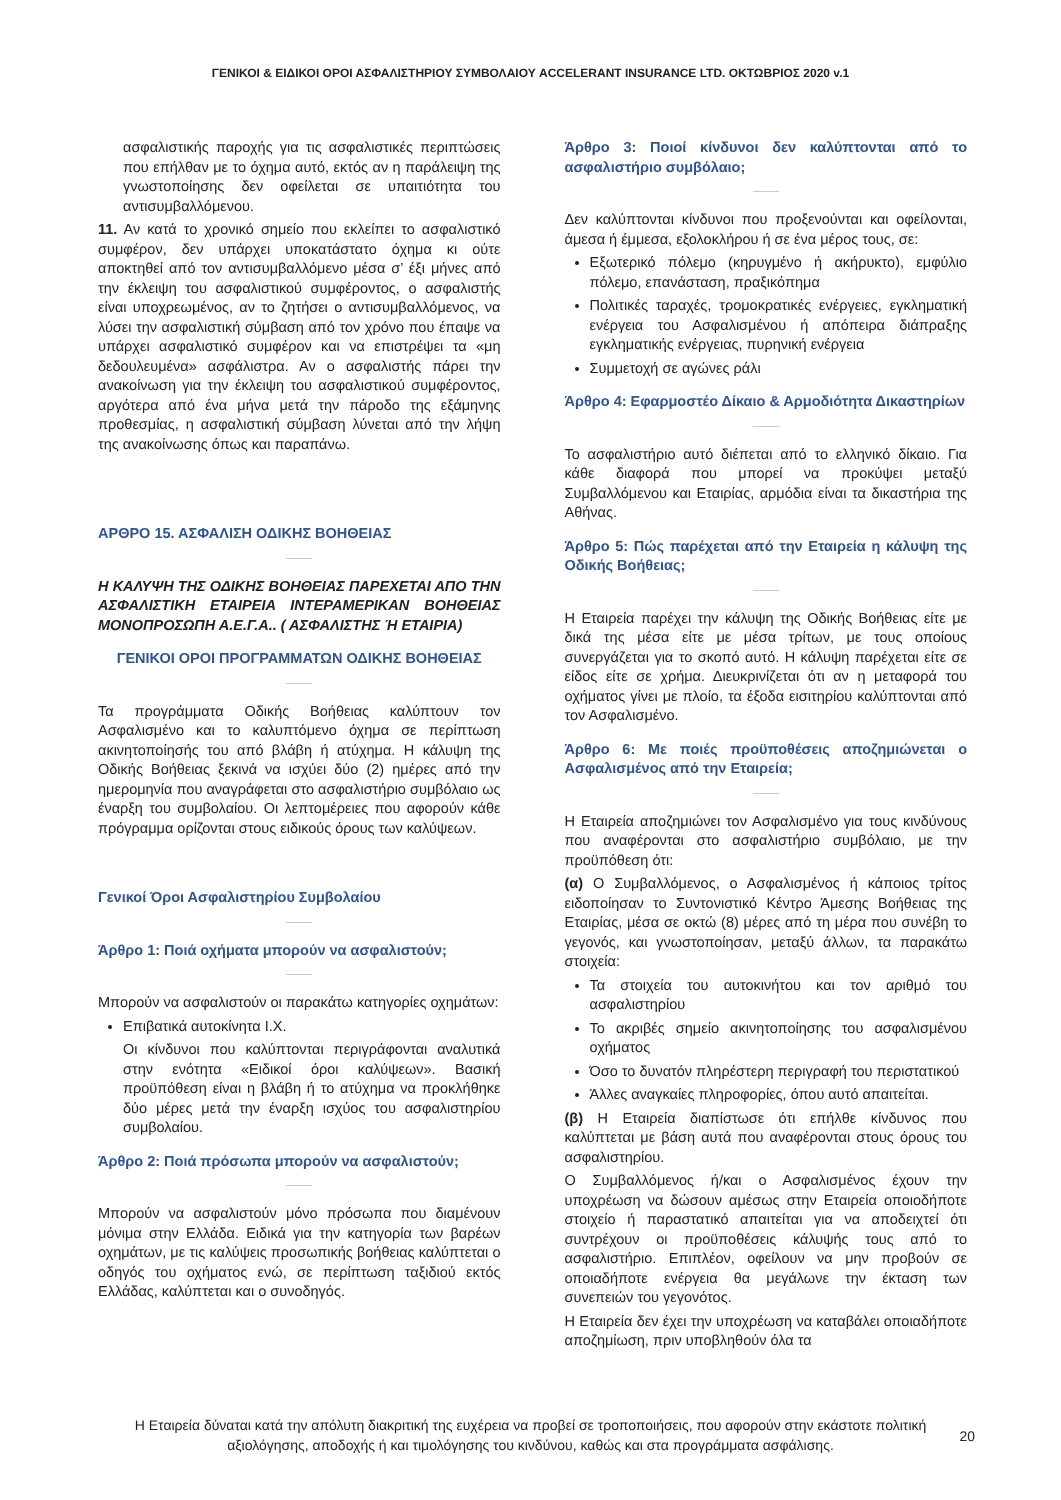ΓΕΝΙΚΟΙ & ΕΙΔΙΚΟΙ ΟΡΟΙ ΑΣΦΑΛΙΣΤΗΡΙΟΥ ΣΥΜΒΟΛΑΙΟΥ ACCELERANT INSURANCE LTD. ΟΚΤΩΒΡΙΟΣ 2020 v.1
ασφαλιστικής παροχής για τις ασφαλιστικές περιπτώσεις που επήλθαν με το όχημα αυτό, εκτός αν η παράλειψη της γνωστοποίησης δεν οφείλεται σε υπαιτιότητα του αντισυμβαλλόμενου.
11. Αν κατά το χρονικό σημείο που εκλείπει το ασφαλιστικό συμφέρον, δεν υπάρχει υποκατάστατο όχημα κι ούτε αποκτηθεί από τον αντισυμβαλλόμενο μέσα σ’ έξι μήνες από την έκλειψη του ασφαλιστικού συμφέροντος, ο ασφαλιστής είναι υποχρεωμένος, αν το ζητήσει ο αντισυμβαλλόμενος, να λύσει την ασφαλιστική σύμβαση από τον χρόνο που έπαψε να υπάρχει ασφαλιστικό συμφέρον και να επιστρέψει τα «μη δεδουλευμένα» ασφάλιστρα. Αν ο ασφαλιστής πάρει την ανακοίνωση για την έκλειψη του ασφαλιστικού συμφέροντος, αργότερα από ένα μήνα μετά την πάροδο της εξάμηνης προθεσμίας, η ασφαλιστική σύμβαση λύνεται από την λήψη της ανακοίνωσης όπως και παραπάνω.
ΑΡΘΡΟ 15. ΑΣΦΑΛΙΣΗ ΟΔΙΚΗΣ ΒΟΗΘΕΙΑΣ
Η ΚΑΛΥΨΗ ΤΗΣ ΟΔΙΚΗΣ ΒΟΗΘΕΙΑΣ ΠΑΡΕΧΕΤΑΙ ΑΠΟ ΤΗΝ ΑΣΦΑΛΙΣΤΙΚΗ ΕΤΑΙΡΕΙΑ ΙΝΤΕΡΑΜΕΡΙΚΑΝ ΒΟΗΘΕΙΑΣ ΜΟΝΟΠΡΟΣΩΠΗ Α.Ε.Γ.Α.. ( ΑΣΦΑΛΙΣΤΗΣ Ή ΕΤΑΙΡΙΑ)
ΓΕΝΙΚΟΙ ΟΡΟΙ ΠΡΟΓΡΑΜΜΑΤΩΝ ΟΔΙΚΗΣ ΒΟΗΘΕΙΑΣ
Τα προγράμματα Οδικής Βοήθειας καλύπτουν τον Ασφαλισμένο και το καλυπτόμενο όχημα σε περίπτωση ακινητοποίησής του από βλάβη ή ατύχημα. Η κάλυψη της Οδικής Βοήθειας ξεκινά να ισχύει δύο (2) ημέρες από την ημερομηνία που αναγράφεται στο ασφαλιστήριο συμβόλαιο ως έναρξη του συμβολαίου. Οι λεπτομέρειες που αφορούν κάθε πρόγραμμα ορίζονται στους ειδικούς όρους των καλύψεων.
Γενικοί Όροι Ασφαλιστηρίου Συμβολαίου
Άρθρο 1: Ποιά οχήματα μπορούν να ασφαλιστούν;
Μπορούν να ασφαλιστούν οι παρακάτω κατηγορίες οχημάτων:
Επιβατικά αυτοκίνητα Ι.Χ.
Οι κίνδυνοι που καλύπτονται περιγράφονται αναλυτικά στην ενότητα «Ειδικοί όροι καλύψεων». Βασική προϋπόθεση είναι η βλάβη ή το ατύχημα να προκλήθηκε δύο μέρες μετά την έναρξη ισχύος του ασφαλιστηρίου συμβολαίου.
Άρθρο 2: Ποιά πρόσωπα μπορούν να ασφαλιστούν;
Μπορούν να ασφαλιστούν μόνο πρόσωπα που διαμένουν μόνιμα στην Ελλάδα. Ειδικά για την κατηγορία των βαρέων οχημάτων, με τις καλύψεις προσωπικής βοήθειας καλύπτεται ο οδηγός του οχήματος ενώ, σε περίπτωση ταξιδιού εκτός Ελλάδας, καλύπτεται και ο συνοδηγός.
Άρθρο 3: Ποιοί κίνδυνοι δεν καλύπτονται από το ασφαλιστήριο συμβόλαιο;
Δεν καλύπτονται κίνδυνοι που προξενούνται και οφείλονται, άμεσα ή έμμεσα, εξολοκλήρου ή σε ένα μέρος τους, σε:
Εξωτερικό πόλεμο (κηρυγμένο ή ακήρυκτο), εμφύλιο πόλεμο, επανάσταση, πραξικόπημα
Πολιτικές ταραχές, τρομοκρατικές ενέργειες, εγκληματική ενέργεια του Ασφαλισμένου ή απόπειρα διάπραξης εγκληματικής ενέργειας, πυρηνική ενέργεια
Συμμετοχή σε αγώνες ράλι
Άρθρο 4: Εφαρμοστέο Δίκαιο & Αρμοδιότητα Δικαστηρίων
Το ασφαλιστήριο αυτό διέπεται από το ελληνικό δίκαιο. Για κάθε διαφορά που μπορεί να προκύψει μεταξύ Συμβαλλόμενου και Εταιρίας, αρμόδια είναι τα δικαστήρια της Αθήνας.
Άρθρο 5: Πώς παρέχεται από την Εταιρεία η κάλυψη της Οδικής Βοήθειας;
Η Εταιρεία παρέχει την κάλυψη της Οδικής Βοήθειας είτε με δικά της μέσα είτε με μέσα τρίτων, με τους οποίους συνεργάζεται για το σκοπό αυτό. Η κάλυψη παρέχεται είτε σε είδος είτε σε χρήμα. Διευκρινίζεται ότι αν η μεταφορά του οχήματος γίνει με πλοίο, τα έξοδα εισιτηρίου καλύπτονται από τον Ασφαλισμένο.
Άρθρο 6: Με ποιές προϋποθέσεις αποζημιώνεται ο Ασφαλισμένος από την Εταιρεία;
Η Εταιρεία αποζημιώνει τον Ασφαλισμένο για τους κινδύνους που αναφέρονται στο ασφαλιστήριο συμβόλαιο, με την προϋπόθεση ότι:
(α) Ο Συμβαλλόμενος, ο Ασφαλισμένος ή κάποιος τρίτος ειδοποίησαν το Συντονιστικό Κέντρο Άμεσης Βοήθειας της Εταιρίας, μέσα σε οκτώ (8) μέρες από τη μέρα που συνέβη το γεγονός, και γνωστοποίησαν, μεταξύ άλλων, τα παρακάτω στοιχεία:
Τα στοιχεία του αυτοκινήτου και τον αριθμό του ασφαλιστηρίου
Το ακριβές σημείο ακινητοποίησης του ασφαλισμένου οχήματος
Όσο το δυνατόν πληρέστερη περιγραφή του περιστατικού
Άλλες αναγκαίες πληροφορίες, όπου αυτό απαιτείται.
(β) Η Εταιρεία διαπίστωσε ότι επήλθε κίνδυνος που καλύπτεται με βάση αυτά που αναφέρονται στους όρους του ασφαλιστηρίου.
Ο Συμβαλλόμενος ή/και ο Ασφαλισμένος έχουν την υποχρέωση να δώσουν αμέσως στην Εταιρεία οποιοδήποτε στοιχείο ή παραστατικό απαιτείται για να αποδειχτεί ότι συντρέχουν οι προϋποθέσεις κάλυψής τους από το ασφαλιστήριο. Επιπλέον, οφείλουν να μην προβούν σε οποιαδήποτε ενέργεια θα μεγάλωνε την έκταση των συνεπειών του γεγονότος.
Η Εταιρεία δεν έχει την υποχρέωση να καταβάλει οποιαδήποτε αποζημίωση, πριν υποβληθούν όλα τα
Η Εταιρεία δύναται κατά την απόλυτη διακριτική της ευχέρεια να προβεί σε τροποποιήσεις, που αφορούν στην εκάστοτε πολιτική αξιολόγησης, αποδοχής ή και τιμολόγησης του κινδύνου, καθώς και στα προγράμματα ασφάλισης.
20